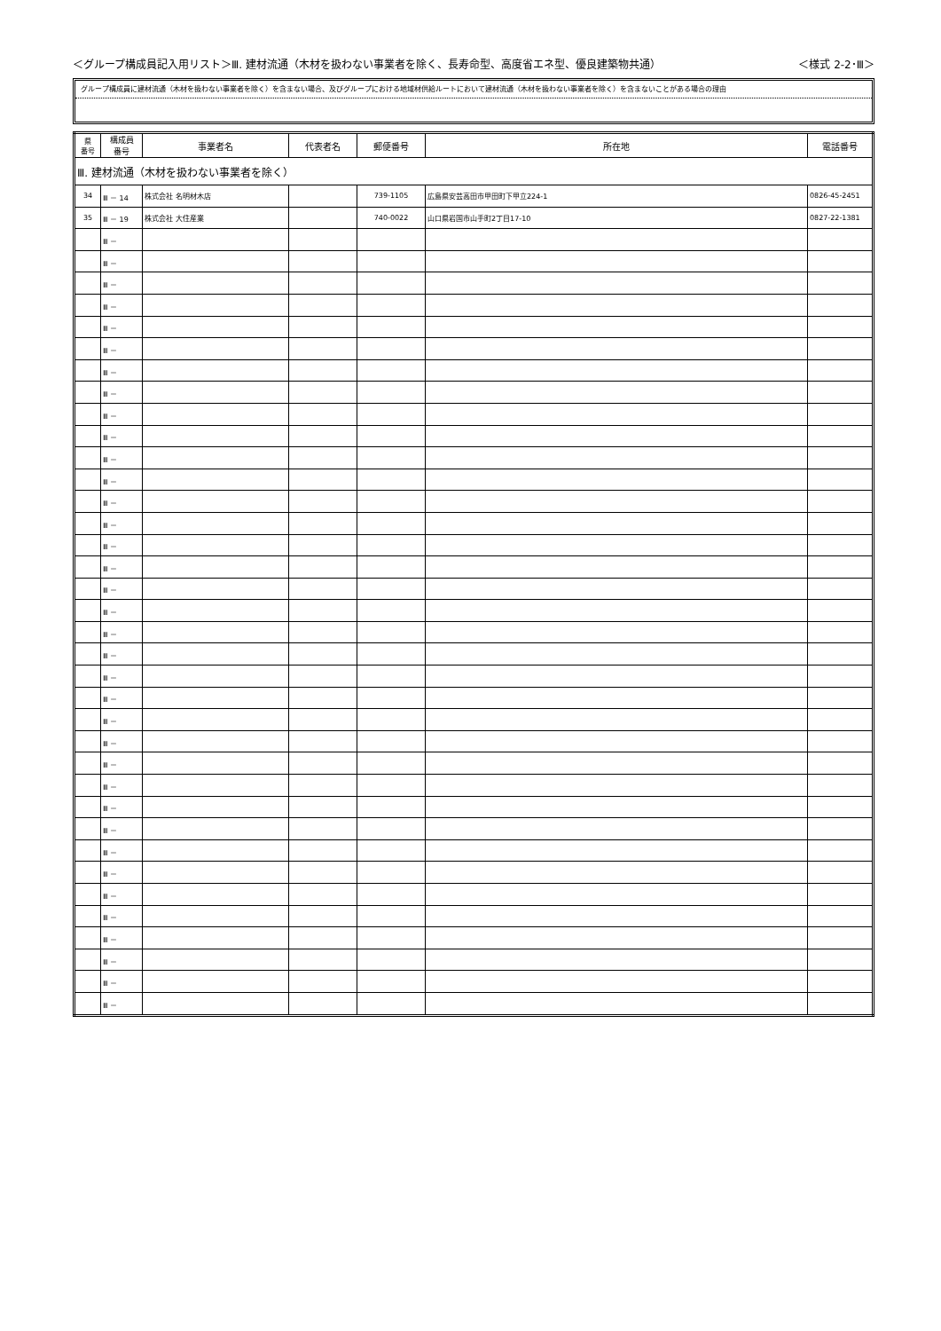＜グループ構成員記入用リスト＞Ⅲ. 建材流通（木材を扱わない事業者を除く、長寿命型、高度省エネ型、優良建築物共通） ＜様式 2-2･Ⅲ＞
グループ構成員に建材流通（木材を扱わない事業者を除く）を含まない場合、及びグループにおける地域材供給ルートにおいて建材流通（木材を扱わない事業者を除く）を含まないことがある場合の理由
| 県 番号 | 構成員 番号 | 事業者名 | 代表者名 | 郵便番号 | 所在地 | 電話番号 |
| --- | --- | --- | --- | --- | --- | --- |
| Ⅲ. 建材流通（木材を扱わない事業者を除く） | | | | | | |
| 34 | Ⅲ － 14 | 株式会社 名明材木店 | | 739-1105 | 広島県安芸高田市甲田町下甲立224-1 | 0826-45-2451 |
| 35 | Ⅲ － 19 | 株式会社 大住産業 | | 740-0022 | 山口県岩国市山手町2丁目17-10 | 0827-22-1381 |
| | Ⅲ － | | | | | |
| | Ⅲ － | | | | | |
| | Ⅲ － | | | | | |
| | Ⅲ － | | | | | |
| | Ⅲ － | | | | | |
| | Ⅲ － | | | | | |
| | Ⅲ － | | | | | |
| | Ⅲ － | | | | | |
| | Ⅲ － | | | | | |
| | Ⅲ － | | | | | |
| | Ⅲ － | | | | | |
| | Ⅲ － | | | | | |
| | Ⅲ － | | | | | |
| | Ⅲ － | | | | | |
| | Ⅲ － | | | | | |
| | Ⅲ － | | | | | |
| | Ⅲ － | | | | | |
| | Ⅲ － | | | | | |
| | Ⅲ － | | | | | |
| | Ⅲ － | | | | | |
| | Ⅲ － | | | | | |
| | Ⅲ － | | | | | |
| | Ⅲ － | | | | | |
| | Ⅲ － | | | | | |
| | Ⅲ － | | | | | |
| | Ⅲ － | | | | | |
| | Ⅲ － | | | | | |
| | Ⅲ － | | | | | |
| | Ⅲ － | | | | | |
| | Ⅲ － | | | | | |
| | Ⅲ － | | | | | |
| | Ⅲ － | | | | | |
| | Ⅲ － | | | | | |
| | Ⅲ － | | | | | |
| | Ⅲ － | | | | | |
| | Ⅲ － | | | | | |